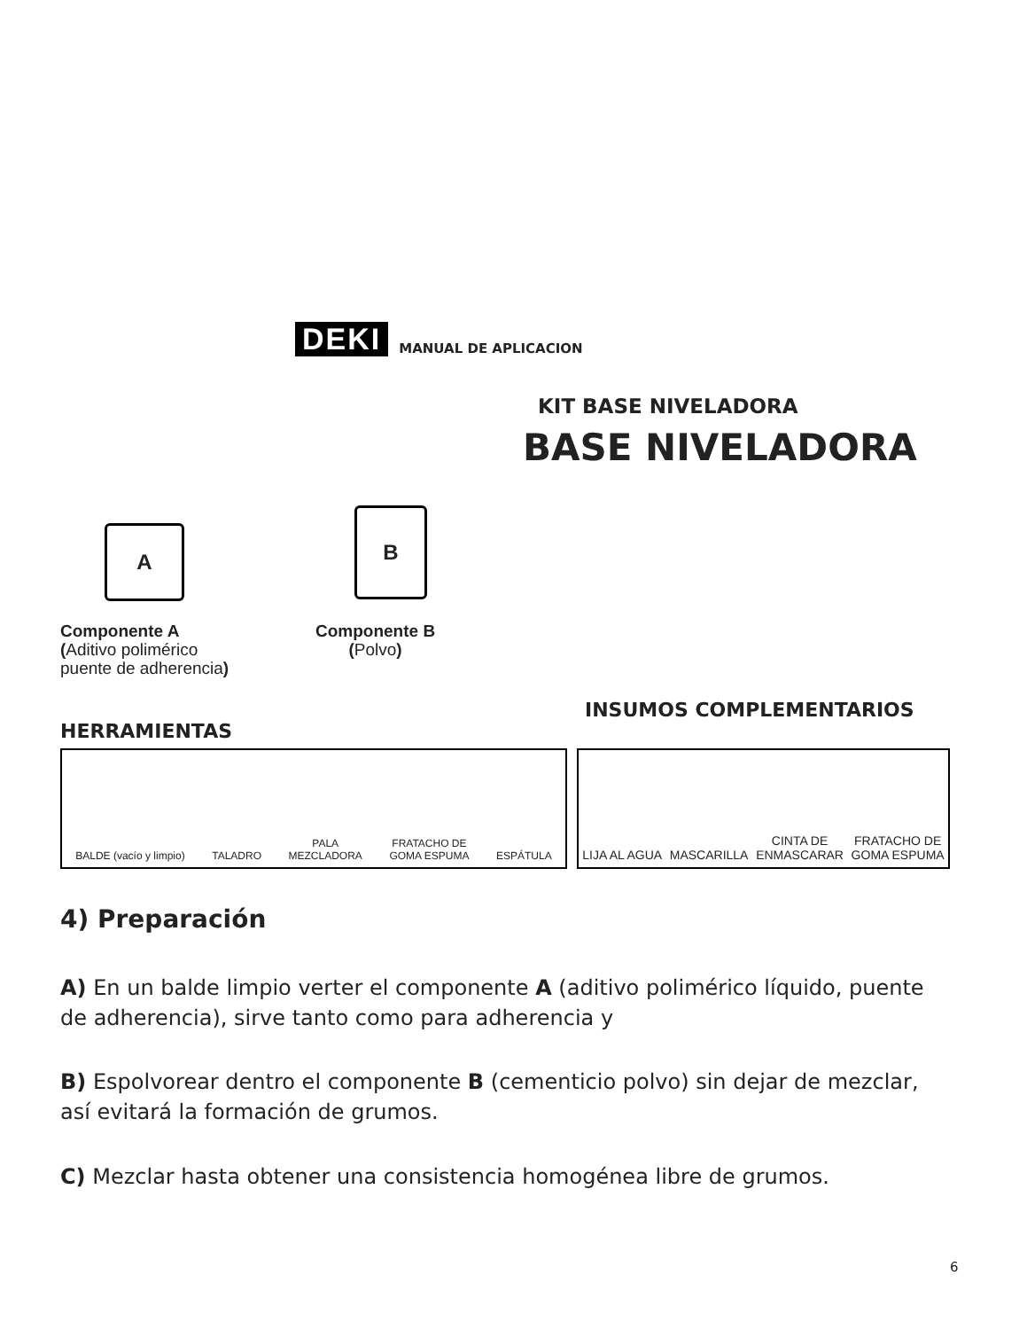DEKI
MANUAL DE APLICACION
KIT BASE NIVELADORA
BASE NIVELADORA
A
B
Componente A
(Aditivo polimérico
puente de adherencia)
Componente B
(Polvo)
HERRAMIENTAS
INSUMOS COMPLEMENTARIOS
BALDE (vacío y limpio) TALADRO PALA
MEZCLADORA FRATACHO DE
GOMA ESPUMA ESPÁTULA
LIJA AL AGUA MASCARILLA CINTA DE
ENMASCARAR FRATACHO DE
GOMA ESPUMA
4) Preparación
A) En un balde limpio verter el componente A (aditivo polimérico líquido, puente de adherencia), sirve tanto como para adherencia y
B) Espolvorear dentro el componente B (cementicio polvo) sin dejar de mezclar,
así evitará la formación de grumos.
C) Mezclar hasta obtener una consistencia homogénea libre de grumos.
6